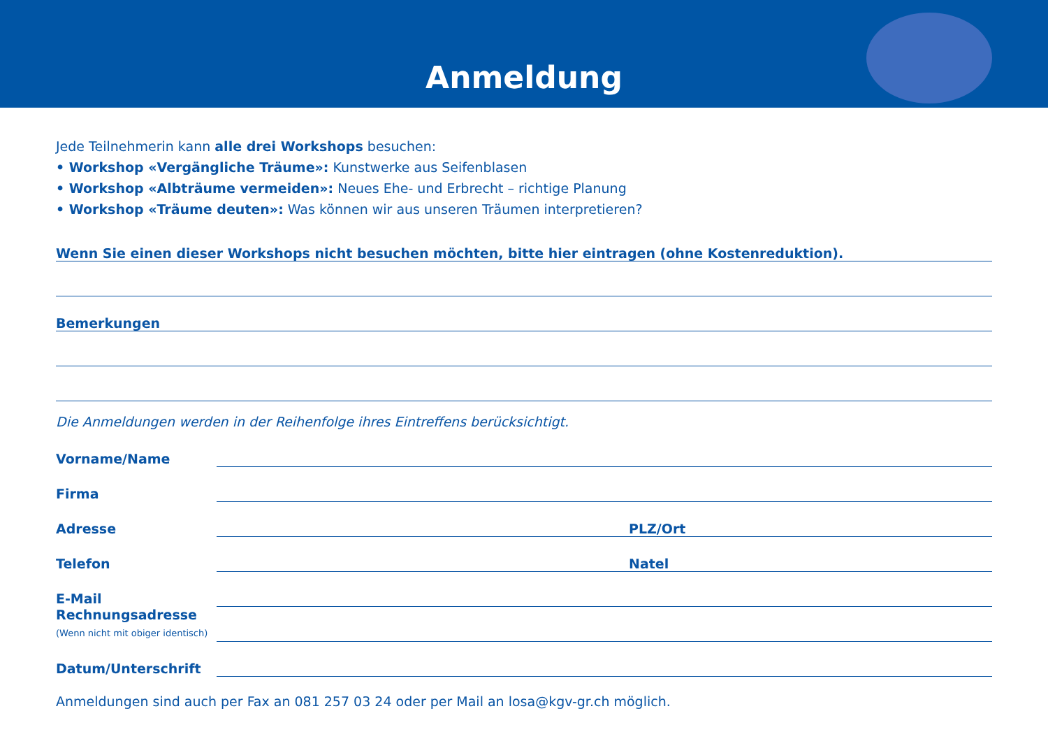Anmeldung
Jede Teilnehmerin kann alle drei Workshops besuchen:
• Workshop «Vergängliche Träume»: Kunstwerke aus Seifenblasen
• Workshop «Albträume vermeiden»: Neues Ehe- und Erbrecht – richtige Planung
• Workshop «Träume deuten»: Was können wir aus unseren Träumen interpretieren?
Wenn Sie einen dieser Workshops nicht besuchen möchten, bitte hier eintragen (ohne Kostenreduktion).
Bemerkungen
Die Anmeldungen werden in der Reihenfolge ihres Eintreffens berücksichtigt.
Vorname/Name
Firma
Adresse
PLZ/Ort
Telefon
Natel
E-Mail
Rechnungsadresse
(Wenn nicht mit obiger identisch)
Datum/Unterschrift
Anmeldungen sind auch per Fax an 081 257 03 24 oder per Mail an losa@kgv-gr.ch möglich.